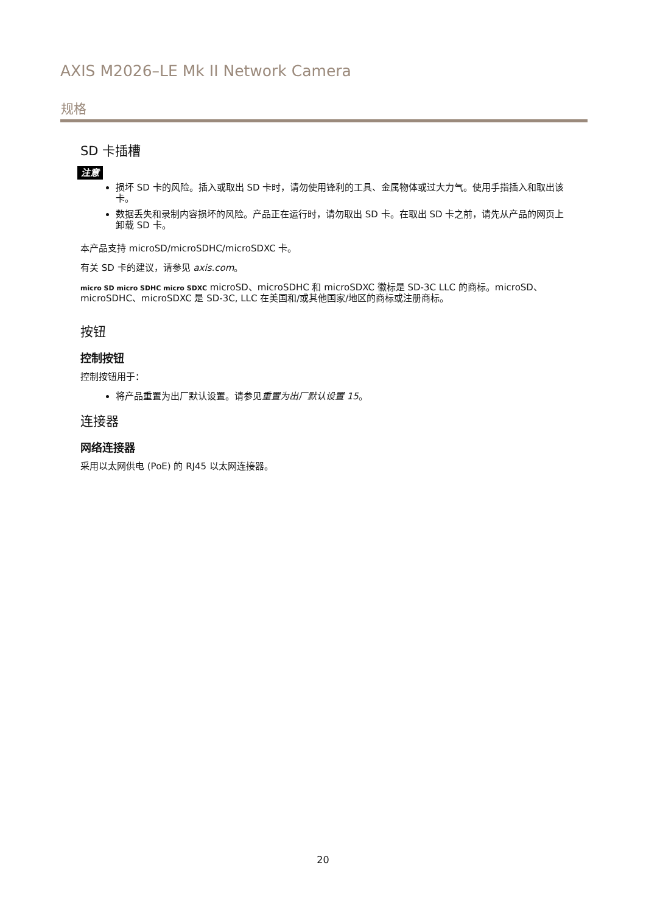AXIS M2026–LE Mk II Network Camera
规格
SD 卡插槽
注意
损坏 SD 卡的风险。插入或取出 SD 卡时，请勿使用锋利的工具、金属物体或过大力气。使用手指插入和取出该卡。
数据丢失和录制内容损坏的风险。产品正在运行时，请勿取出 SD 卡。在取出 SD 卡之前，请先从产品的网页上卸载 SD 卡。
本产品支持 microSD/microSDHC/microSDXC 卡。
有关 SD 卡的建议，请参见 axis.com。
micro SD micro SDHC micro SDXC microSD、microSDHC 和 microSDXC 徽标是 SD-3C LLC 的商标。microSD、microSDHC、microSDXC 是 SD-3C, LLC 在美国和/或其他国家/地区的商标或注册商标。
按钮
控制按钮
控制按钮用于：
将产品重置为出厂默认设置。请参见重置为出厂默认设置 15。
连接器
网络连接器
采用以太网供电 (PoE) 的 RJ45 以太网连接器。
20